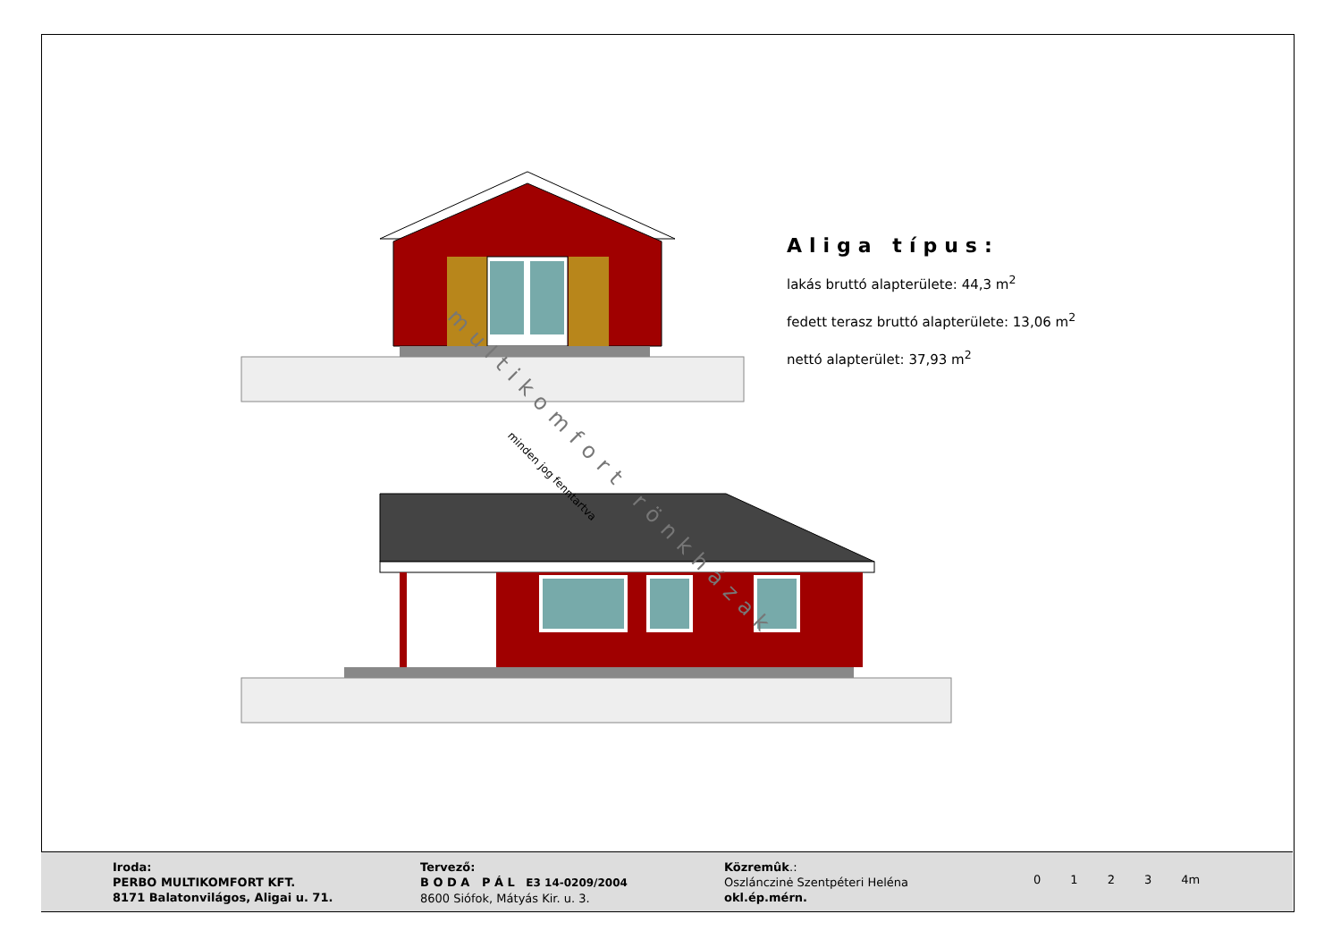Aliga típus:
lakás bruttó alapterülete: 44,3 m<sup>2</sup>
fedett terasz bruttó alapterülete: 13,06 m<sup>2</sup>
nettó alapterület: 37,93 m<sup>2</sup>
minden jog fenntartva
multikomfort rönkházak
Iroda:
PERBO MULTIKOMFORT KFT.
8171 Balatonvilágos, Aligai u. 71.
Tervező:
B O D A P Á L E3 14-0209/2004
8600 Siófok, Mátyás Kir. u. 3.
Közremûk.:
Oszlánczinė Szentpéteri Heléna
okl.ép.mérn.
0 1 2 3 4m